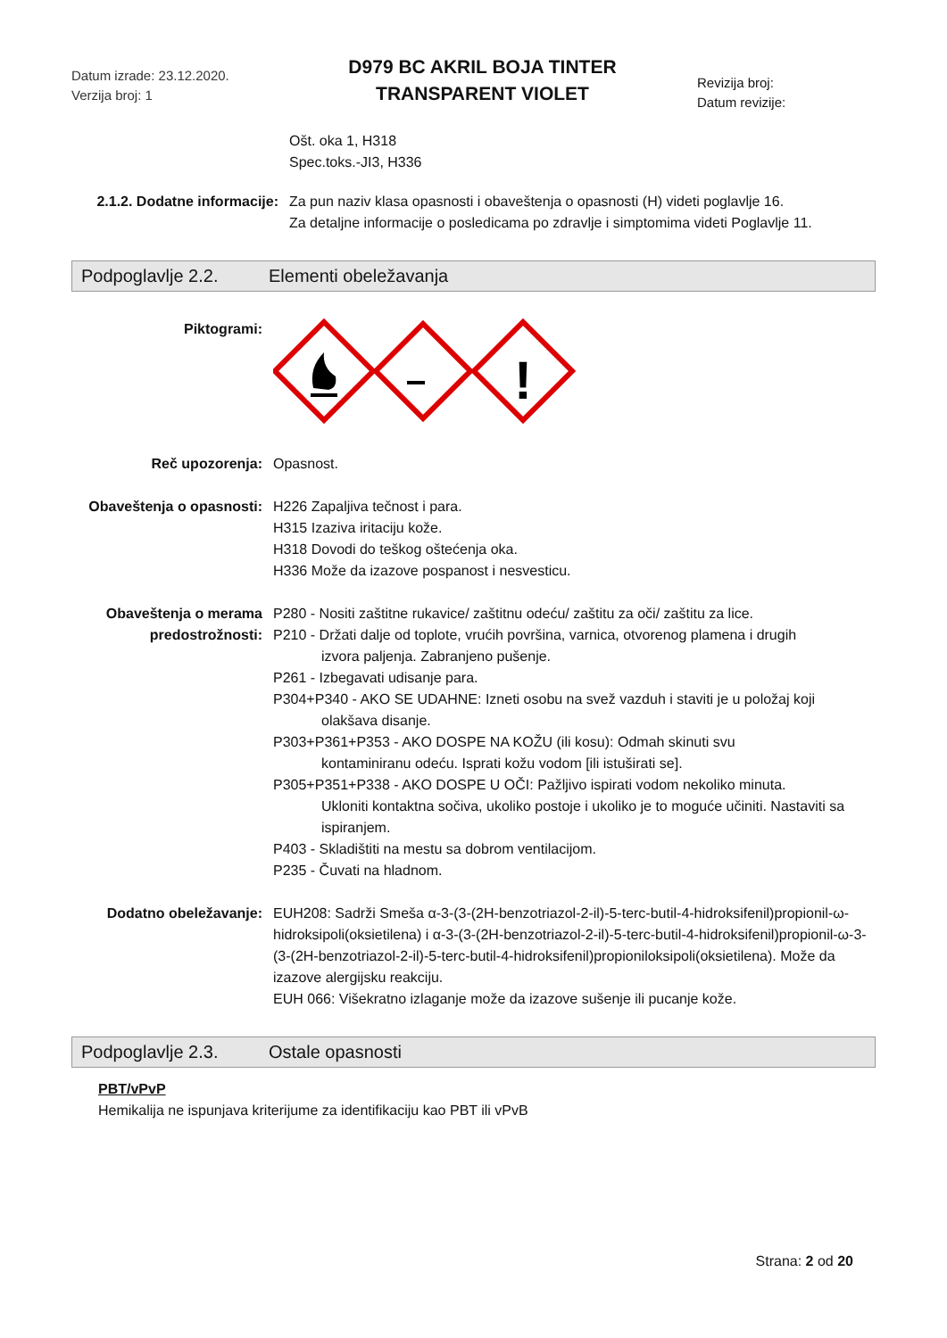Datum izrade: 23.12.2020.
Verzija broj: 1
D979 BC AKRIL BOJA TINTER
TRANSPARENT VIOLET
Revizija broj:
Datum revizije:
Ošt. oka 1, H318
Spec.toks.-JI3, H336
2.1.2. Dodatne informacije:
Za pun naziv klasa opasnosti i obaveštenja o opasnosti (H) videti poglavlje 16.
Za detaljne informacije o posledicama po zdravlje i simptomima videti Poglavlje 11.
Podpoglavlje 2.2. Elementi obeležavanja
Piktogrami:
!
Reč upozorenja: Opasnost.
Obaveštenja o opasnosti:
H226 Zapaljiva tečnost i para.
H315 Izaziva iritaciju kože.
H318 Dovodi do teškog oštećenja oka.
H336 Može da izazove pospanost i nesvesticu.
Obaveštenja o merama predostrožnosti:
P280 - Nositi zaštitne rukavice/ zaštitnu odeću/ zaštitu za oči/ zaštitu za lice.
P210 - Držati dalje od toplote, vrućih površina, varnica, otvorenog plamena i drugih
izvora paljenja. Zabranjeno pušenje.
P261 - Izbegavati udisanje para.
P304+P340 - AKO SE UDAHNE: Izneti osobu na svež vazduh i staviti je u položaj koji
olakšava disanje.
P303+P361+P353 - AKO DOSPE NA KOŽU (ili kosu): Odmah skinuti svu
kontaminiranu odeću. Isprati kožu vodom [ili istuširati se].
P305+P351+P338 - AKO DOSPE U OČI: Pažljivo ispirati vodom nekoliko minuta.
Ukloniti kontaktna sočiva, ukoliko postoje i ukoliko je to moguće učiniti. Nastaviti sa ispiranjem.
P403 - Skladištiti na mestu sa dobrom ventilacijom.
P235 - Čuvati na hladnom.
Dodatno obeležavanje: EUH208: Sadrži Smeša α-3-(3-(2H-benzotriazol-2-il)-5-terc-butil-4-hidroksifenil)propionil-ω-hidroksipoli(oksietilena) i α-3-(3-(2H-benzotriazol-2-il)-5-terc-butil-4-hidroksifenil)propionil-ω-3-(3-(2H-benzotriazol-2-il)-5-terc-butil-4-hidroksifenil)propioniloksipoli(oksietilena). Može da izazove alergijsku reakciju.
EUH 066: Višekratno izlaganje može da izazove sušenje ili pucanje kože.
Podpoglavlje 2.3. Ostale opasnosti
PBT/vPvP
Hemikalija ne ispunjava kriterijume za identifikaciju kao PBT ili vPvB
Strana: 2 od 20